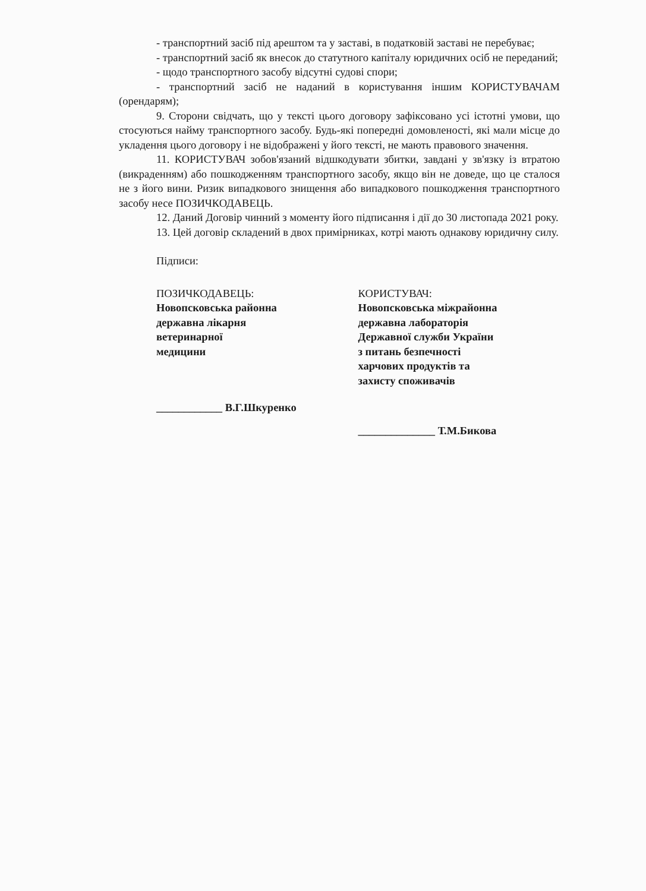- транспортний засіб під арештом та у заставі, в податковій заставі не перебуває;
- транспортний засіб як внесок до статутного капіталу юридичних осіб не переданий;
- щодо транспортного засобу відсутні судові спори;
- транспортний засіб не наданий в користування іншим КОРИСТУВАЧАМ (орендарям);
9. Сторони свідчать, що у тексті цього договору зафіксовано усі істотні умови, що стосуються найму транспортного засобу. Будь-які попередні домовленості, які мали місце до укладення цього договору і не відображені у його тексті, не мають правового значення.
11. КОРИСТУВАЧ зобов'язаний відшкодувати збитки, завдані у зв'язку із втратою (викраденням) або пошкодженням транспортного засобу, якщо він не доведе, що це сталося не з його вини. Ризик випадкового знищення або випадкового пошкодження транспортного засобу несе ПОЗИЧКОДАВЕЦЬ.
12. Даний Договір чинний з моменту його підписання і дії до 30 листопада 2021 року.
13. Цей договір складений в двох примірниках, котрі мають однакову юридичну силу.
Підписи:
ПОЗИЧКОДАВЕЦЬ:
Новопсковська районна
державна лікарня
ветеринарної
медицини
____________ В.Г.Шкуренко
КОРИСТУВАЧ:
Новопсковська міжрайонна
державна лабораторія
Державної служби України
з питань безпечності
харчових продуктів та
захисту споживачів
______________ Т.М.Бикова